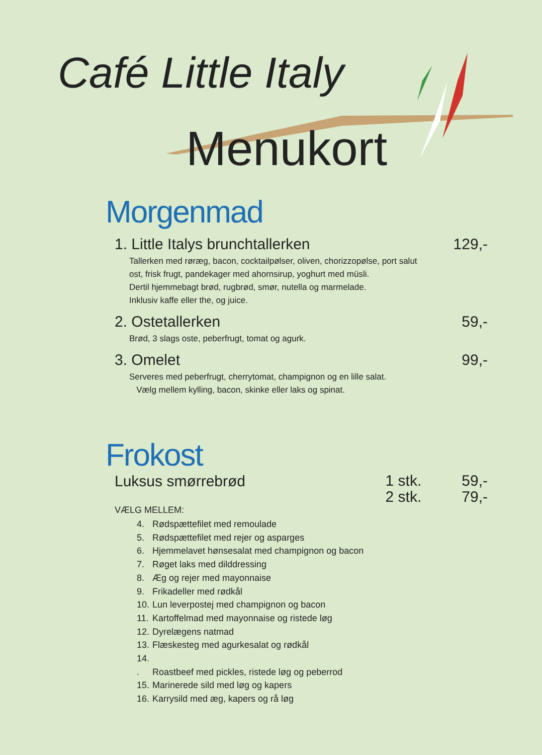Café Little Italy
Menukort
Morgenmad
1. Little Italys brunchtallerken 129,-
Tallerken med røræg, bacon, cocktailpølser, oliven, chorizzopølse, port salut
ost, frisk frugt, pandekager med ahornsirup, yoghurt med müsli.
Dertil hjemmebagt brød, rugbrød, smør, nutella og marmelade.
Inklusiv kaffe eller the, og juice.
2. Ostetallerken 59,-
Brød, 3 slags oste, peberfrugt, tomat og agurk.
3. Omelet 99,-
Serveres med peberfrugt, cherrytomat, champignon og en lille salat.
Vælg mellem kylling, bacon, skinke eller laks og spinat.
Frokost
Luksus smørrebrød
1 stk.
2 stk. 59,-
79,-
VÆLG MELLEM:
4. Rødspættefilet med remoulade
5. Rødspættefilet med rejer og asparges
6. Hjemmelavet hønsesalat med champignon og bacon
7. Røget laks med dilddressing
8. Æg og rejer med mayonnaise
9. Frikadeller med rødkål
10. Lun leverpostej med champignon og bacon
11. Kartoffelmad med mayonnaise og ristede løg
12. Dyrelægens natmad
13. Flæskesteg med agurkesalat og rødkål
14. . Roastbeef med pickles, ristede løg og peberrod
15. Marinerede sild med løg og kapers
16. Karrysild med æg, kapers og rå løg